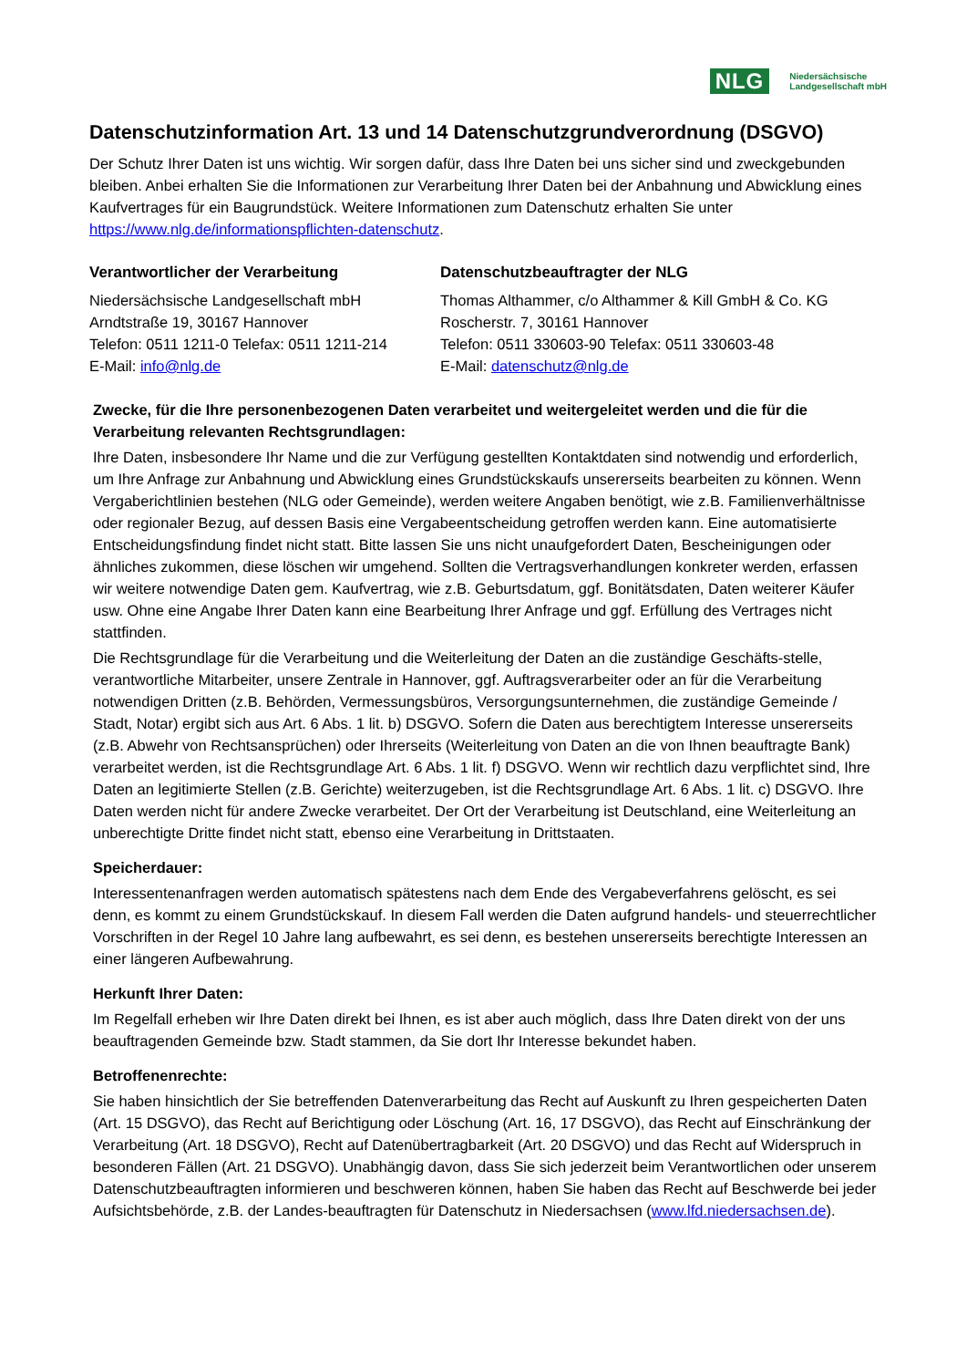NLG Niedersächsische
Landgesellschaft mbH
Datenschutzinformation Art. 13 und 14 Datenschutzgrundverordnung (DSGVO)
Der Schutz Ihrer Daten ist uns wichtig. Wir sorgen dafür, dass Ihre Daten bei uns sicher sind und zweckgebunden bleiben. Anbei erhalten Sie die Informationen zur Verarbeitung Ihrer Daten bei der Anbahnung und Abwicklung eines Kaufvertrages für ein Baugrundstück. Weitere Informationen zum Datenschutz erhalten Sie unter https://www.nlg.de/informationspflichten-datenschutz.
Verantwortlicher der Verarbeitung
Niedersächsische Landgesellschaft mbH
Arndtstraße 19, 30167 Hannover
Telefon: 0511 1211-0 Telefax: 0511 1211-214
E-Mail: info@nlg.de
Datenschutzbeauftragter der NLG
Thomas Althammer, c/o Althammer & Kill GmbH & Co. KG
Roscherstr. 7, 30161 Hannover
Telefon: 0511 330603-90 Telefax: 0511 330603-48
E-Mail: datenschutz@nlg.de
Zwecke, für die Ihre personenbezogenen Daten verarbeitet und weitergeleitet werden und die für die Verarbeitung relevanten Rechtsgrundlagen:
Ihre Daten, insbesondere Ihr Name und die zur Verfügung gestellten Kontaktdaten sind notwendig und erforderlich, um Ihre Anfrage zur Anbahnung und Abwicklung eines Grundstückskaufs unsererseits bearbeiten zu können. Wenn Vergaberichtlinien bestehen (NLG oder Gemeinde), werden weitere Angaben benötigt, wie z.B. Familienverhältnisse oder regionaler Bezug, auf dessen Basis eine Vergabeentscheidung getroffen werden kann. Eine automatisierte Entscheidungsfindung findet nicht statt. Bitte lassen Sie uns nicht unaufgefordert Daten, Bescheinigungen oder ähnliches zukommen, diese löschen wir umgehend. Sollten die Vertragsverhandlungen konkreter werden, erfassen wir weitere notwendige Daten gem. Kaufvertrag, wie z.B. Geburtsdatum, ggf. Bonitätsdaten, Daten weiterer Käufer usw. Ohne eine Angabe Ihrer Daten kann eine Bearbeitung Ihrer Anfrage und ggf. Erfüllung des Vertrages nicht stattfinden.
Die Rechtsgrundlage für die Verarbeitung und die Weiterleitung der Daten an die zuständige Geschäfts-stelle, verantwortliche Mitarbeiter, unsere Zentrale in Hannover, ggf. Auftragsverarbeiter oder an für die Verarbeitung notwendigen Dritten (z.B. Behörden, Vermessungsbüros, Versorgungsunternehmen, die zuständige Gemeinde / Stadt, Notar) ergibt sich aus Art. 6 Abs. 1 lit. b) DSGVO. Sofern die Daten aus berechtigtem Interesse unsererseits (z.B. Abwehr von Rechtsansprüchen) oder Ihrerseits (Weiterleitung von Daten an die von Ihnen beauftragte Bank) verarbeitet werden, ist die Rechtsgrundlage Art. 6 Abs. 1 lit. f) DSGVO. Wenn wir rechtlich dazu verpflichtet sind, Ihre Daten an legitimierte Stellen (z.B. Gerichte) weiterzugeben, ist die Rechtsgrundlage Art. 6 Abs. 1 lit. c) DSGVO. Ihre Daten werden nicht für andere Zwecke verarbeitet. Der Ort der Verarbeitung ist Deutschland, eine Weiterleitung an unberechtigte Dritte findet nicht statt, ebenso eine Verarbeitung in Drittstaaten.
Speicherdauer:
Interessentenanfragen werden automatisch spätestens nach dem Ende des Vergabeverfahrens gelöscht, es sei denn, es kommt zu einem Grundstückskauf. In diesem Fall werden die Daten aufgrund handels- und steuerrechtlicher Vorschriften in der Regel 10 Jahre lang aufbewahrt, es sei denn, es bestehen unsererseits berechtigte Interessen an einer längeren Aufbewahrung.
Herkunft Ihrer Daten:
Im Regelfall erheben wir Ihre Daten direkt bei Ihnen, es ist aber auch möglich, dass Ihre Daten direkt von der uns beauftragenden Gemeinde bzw. Stadt stammen, da Sie dort Ihr Interesse bekundet haben.
Betroffenenrechte:
Sie haben hinsichtlich der Sie betreffenden Datenverarbeitung das Recht auf Auskunft zu Ihren gespeicherten Daten (Art. 15 DSGVO), das Recht auf Berichtigung oder Löschung (Art. 16, 17 DSGVO), das Recht auf Einschränkung der Verarbeitung (Art. 18 DSGVO), Recht auf Datenübertragbarkeit (Art. 20 DSGVO) und das Recht auf Widerspruch in besonderen Fällen (Art. 21 DSGVO). Unabhängig davon, dass Sie sich jederzeit beim Verantwortlichen oder unserem Datenschutzbeauftragten informieren und beschweren können, haben Sie haben das Recht auf Beschwerde bei jeder Aufsichtsbehörde, z.B. der Landes-beauftragten für Datenschutz in Niedersachsen (www.lfd.niedersachsen.de).